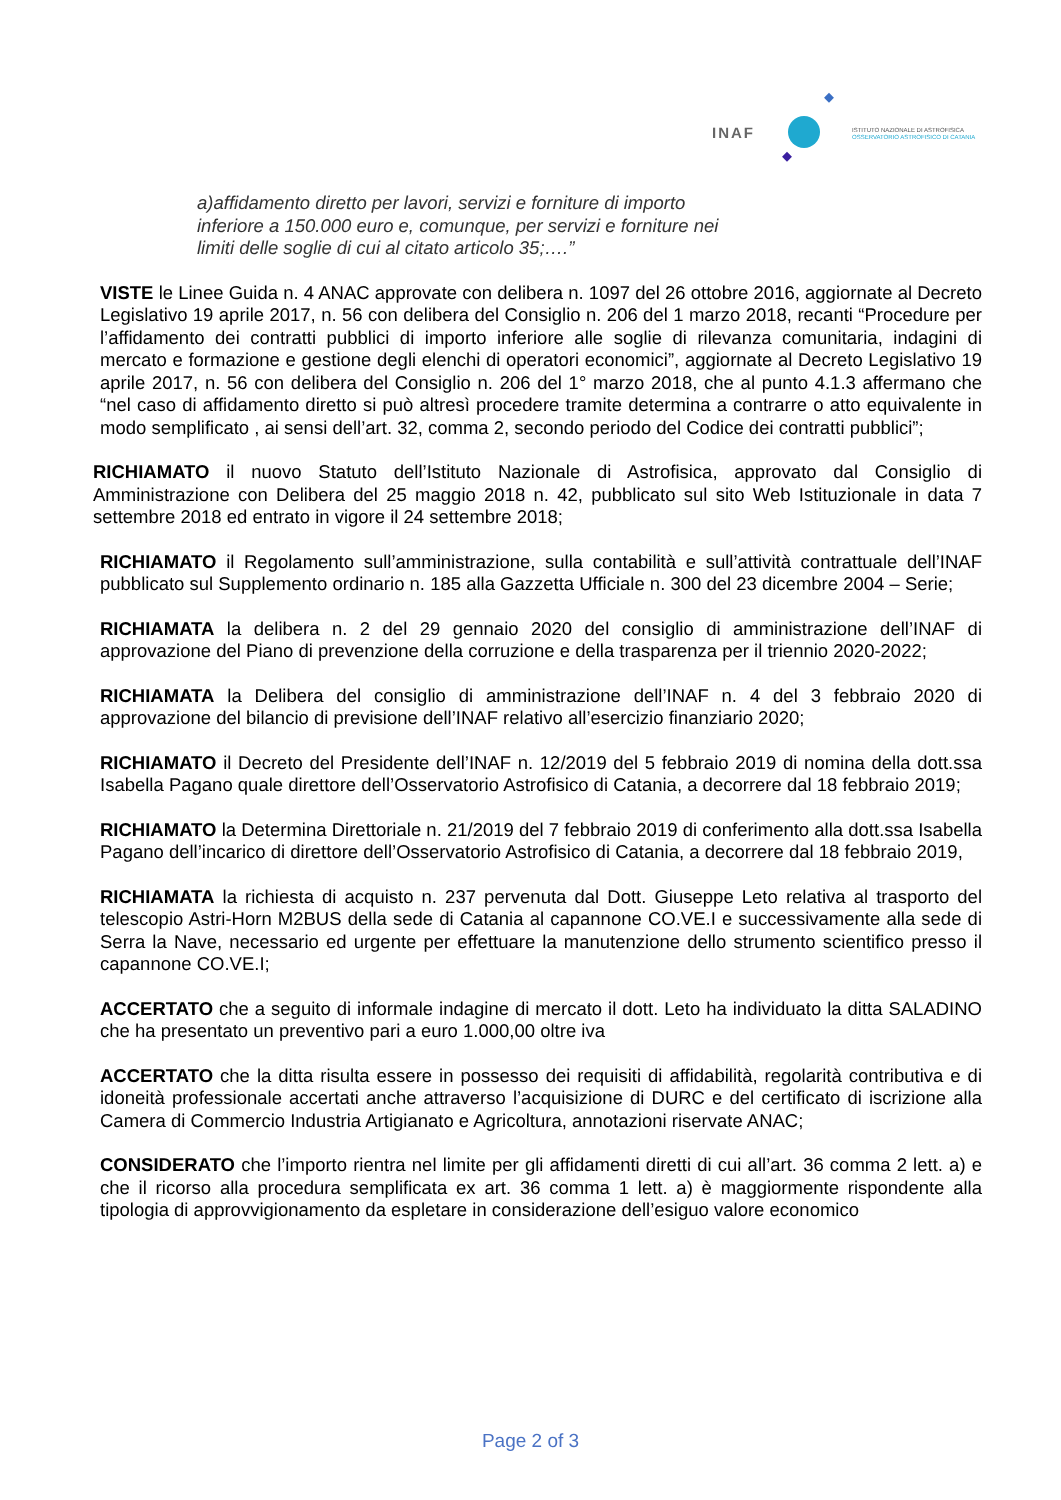INAF
ISTITUTO NAZIONALE DI ASTROFISICA
OSSERVATORIO ASTROFISICO DI CATANIA
a)affidamento diretto per lavori, servizi e forniture di importo inferiore a 150.000 euro e, comunque, per servizi e forniture nei limiti delle soglie di cui al citato articolo 35;….”
VISTE le Linee Guida n. 4 ANAC approvate con delibera n. 1097 del 26 ottobre 2016, aggiornate al Decreto Legislativo 19 aprile 2017, n. 56 con delibera del Consiglio n. 206 del 1 marzo 2018, recanti “Procedure per l’affidamento dei contratti pubblici di importo inferiore alle soglie di rilevanza comunitaria, indagini di mercato e formazione e gestione degli elenchi di operatori economici”, aggiornate al Decreto Legislativo 19 aprile 2017, n. 56 con delibera del Consiglio n. 206 del 1° marzo 2018, che al punto 4.1.3 affermano che “nel caso di affidamento diretto si può altresì procedere tramite determina a contrarre o atto equivalente in modo semplificato , ai sensi dell’art. 32, comma 2, secondo periodo del Codice dei contratti pubblici”;
RICHIAMATO il nuovo Statuto dell’Istituto Nazionale di Astrofisica, approvato dal Consiglio di Amministrazione con Delibera del 25 maggio 2018 n. 42, pubblicato sul sito Web Istituzionale in data 7 settembre 2018 ed entrato in vigore il 24 settembre 2018;
RICHIAMATO il Regolamento sull’amministrazione, sulla contabilità e sull’attività contrattuale dell’INAF pubblicato sul Supplemento ordinario n. 185 alla Gazzetta Ufficiale n. 300 del 23 dicembre 2004 – Serie;
RICHIAMATA la delibera n. 2 del 29 gennaio 2020 del consiglio di amministrazione dell’INAF di approvazione del Piano di prevenzione della corruzione e della trasparenza per il triennio 2020-2022;
RICHIAMATA la Delibera del consiglio di amministrazione dell’INAF n. 4 del 3 febbraio 2020 di approvazione del bilancio di previsione dell’INAF relativo all’esercizio finanziario 2020;
RICHIAMATO il Decreto del Presidente dell’INAF n. 12/2019 del 5 febbraio 2019 di nomina della dott.ssa Isabella Pagano quale direttore dell’Osservatorio Astrofisico di Catania, a decorrere dal 18 febbraio 2019;
RICHIAMATO la Determina Direttoriale n. 21/2019 del 7 febbraio 2019 di conferimento alla dott.ssa Isabella Pagano dell’incarico di direttore dell’Osservatorio Astrofisico di Catania, a decorrere dal 18 febbraio 2019,
RICHIAMATA la richiesta di acquisto n. 237 pervenuta dal Dott. Giuseppe Leto relativa al trasporto del telescopio Astri-Horn M2BUS della sede di Catania al capannone CO.VE.I e successivamente alla sede di Serra la Nave, necessario ed urgente per effettuare la manutenzione dello strumento scientifico presso il capannone CO.VE.I;
ACCERTATO che a seguito di informale indagine di mercato il dott. Leto ha individuato la ditta SALADINO che ha presentato un preventivo pari a euro 1.000,00 oltre iva
ACCERTATO che la ditta risulta essere in possesso dei requisiti di affidabilità, regolarità contributiva e di idoneità professionale accertati anche attraverso l’acquisizione di DURC e del certificato di iscrizione alla Camera di Commercio Industria Artigianato e Agricoltura, annotazioni riservate ANAC;
CONSIDERATO che l’importo rientra nel limite per gli affidamenti diretti di cui all’art. 36 comma 2 lett. a) e che il ricorso alla procedura semplificata ex art. 36 comma 1 lett. a) è maggiormente rispondente alla tipologia di approvvigionamento da espletare in considerazione dell’esiguo valore economico
Page 2 of 3